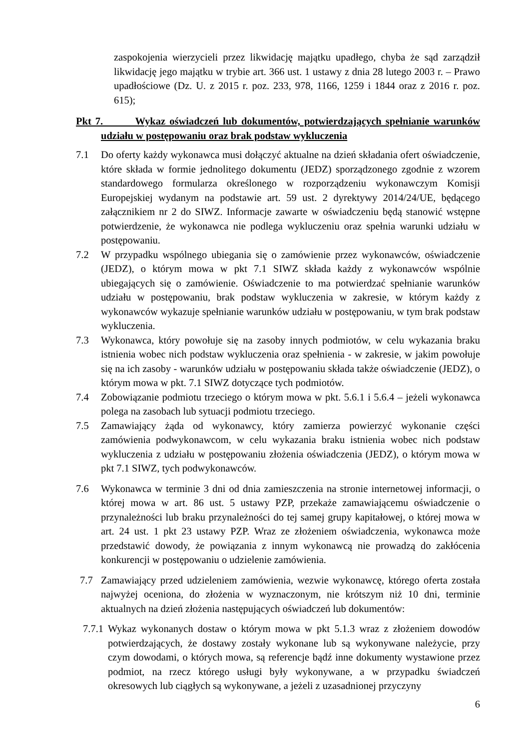zaspokojenia wierzycieli przez likwidację majątku upadłego, chyba że sąd zarządził likwidację jego majątku w trybie art. 366 ust. 1 ustawy z dnia 28 lutego 2003 r. – Prawo upadłościowe (Dz. U. z 2015 r. poz. 233, 978, 1166, 1259 i 1844 oraz z 2016 r. poz. 615);
Pkt 7. Wykaz oświadczeń lub dokumentów, potwierdzających spełnianie warunków udziału w postępowaniu oraz brak podstaw wykluczenia
7.1 Do oferty każdy wykonawca musi dołączyć aktualne na dzień składania ofert oświadczenie, które składa w formie jednolitego dokumentu (JEDZ) sporządzonego zgodnie z wzorem standardowego formularza określonego w rozporządzeniu wykonawczym Komisji Europejskiej wydanym na podstawie art. 59 ust. 2 dyrektywy 2014/24/UE, będącego załącznikiem nr 2 do SIWZ. Informacje zawarte w oświadczeniu będą stanowić wstępne potwierdzenie, że wykonawca nie podlega wykluczeniu oraz spełnia warunki udziału w postępowaniu.
7.2 W przypadku wspólnego ubiegania się o zamówienie przez wykonawców, oświadczenie (JEDZ), o którym mowa w pkt 7.1 SIWZ składa każdy z wykonawców wspólnie ubiegających się o zamówienie. Oświadczenie to ma potwierdzać spełnianie warunków udziału w postępowaniu, brak podstaw wykluczenia w zakresie, w którym każdy z wykonawców wykazuje spełnianie warunków udziału w postępowaniu, w tym brak podstaw wykluczenia.
7.3 Wykonawca, który powołuje się na zasoby innych podmiotów, w celu wykazania braku istnienia wobec nich podstaw wykluczenia oraz spełnienia - w zakresie, w jakim powołuje się na ich zasoby - warunków udziału w postępowaniu składa także oświadczenie (JEDZ), o którym mowa w pkt. 7.1 SIWZ dotyczące tych podmiotów.
7.4 Zobowiązanie podmiotu trzeciego o którym mowa w pkt. 5.6.1 i 5.6.4 – jeżeli wykonawca polega na zasobach lub sytuacji podmiotu trzeciego.
7.5 Zamawiający żąda od wykonawcy, który zamierza powierzyć wykonanie części zamówienia podwykonawcom, w celu wykazania braku istnienia wobec nich podstaw wykluczenia z udziału w postępowaniu złożenia oświadczenia (JEDZ), o którym mowa w pkt 7.1 SIWZ, tych podwykonawców.
7.6 Wykonawca w terminie 3 dni od dnia zamieszczenia na stronie internetowej informacji, o której mowa w art. 86 ust. 5 ustawy PZP, przekaże zamawiającemu oświadczenie o przynależności lub braku przynależności do tej samej grupy kapitałowej, o której mowa w art. 24 ust. 1 pkt 23 ustawy PZP. Wraz ze złożeniem oświadczenia, wykonawca może przedstawić dowody, że powiązania z innym wykonawcą nie prowadzą do zakłócenia konkurencji w postępowaniu o udzielenie zamówienia.
7.7 Zamawiający przed udzieleniem zamówienia, wezwie wykonawcę, którego oferta została najwyżej oceniona, do złożenia w wyznaczonym, nie krótszym niż 10 dni, terminie aktualnych na dzień złożenia następujących oświadczeń lub dokumentów:
7.7.1
Wykaz wykonanych dostaw o którym mowa w pkt 5.1.3 wraz z złożeniem dowodów potwierdzających, że dostawy zostały wykonane lub są wykonywane należycie, przy czym dowodami, o których mowa, są referencje bądź inne dokumenty wystawione przez podmiot, na rzecz którego usługi były wykonywane, a w przypadku świadczeń okresowych lub ciągłych są wykonywane, a jeżeli z uzasadnionej przyczyny
6